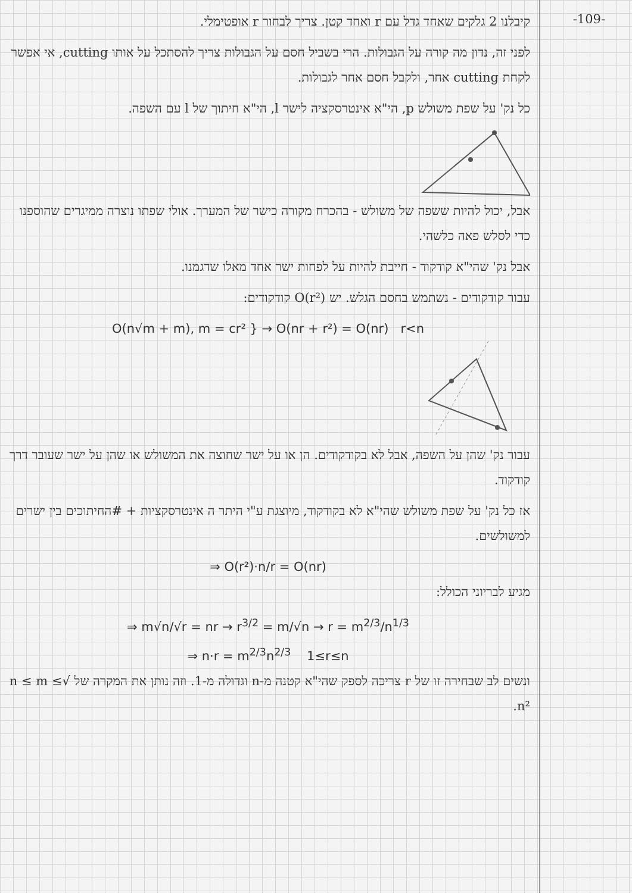-109-
קיבלנו 2 גלקים שאחד גדל עם r ואחד קטן. צריך לבחור r אופטימלי.
לפני זה, נדון מה קורה על הגבולות. הרי בשביל חסם על הגבולות צריך להסתכל על אותו cutting, אי אפשר לקחת cutting אחר, ולקבל חסם אחר לגבולות.
כל נק' על שפת משולש p, הי"א אינטרסקציה לישר l, הי"א חיתוך של l עם השפה.
אבל, יכול להיות ששפה של משולש - בהכרח מקורה כישר של המערך. אולי שפתו נוצרה ממיגרים שהוספנו כדי לסלש פאה כלשהי.
אבל נק' שהי"א קודקוד - חייבת להיות על לפחות ישר אחד מאלו שדגמנו.
עבור קודקודים - נשתמש בחסם הגלש. יש O(r²) קודקודים:
O(n√m + m), m = cr² } → O(nr + r²) = O(nr) r<n
עבור נק' שהן על השפה, אבל לא בקודקודים. הן או על ישר שחוצה את המשולש או שהן על ישר שעובר דרך קודקוד.
אז כל נק' על שפת משולש שהי"א לא בקודקוד, מיוצגת ע"י היתר ה אינטרסקציות + #החיתוכים בין ישרים למשולשים.
⇒ O(r²)·n/r = O(nr)
מגיע לבריוני הכולל:
⇒ m√n/√r = nr → r<sup>3/2</sup> = m/√n → r = m<sup>2/3</sup>/n<sup>1/3</sup>
⇒ n·r = m<sup>2/3</sup>n<sup>2/3</sup> 1≤r≤n
ונשים לב שבחירה זו של r צריכה לספק שהי"א קטנה מ-n וגדולה מ-1. וזה נותן את המקרה של √n ≤ m ≤ n².